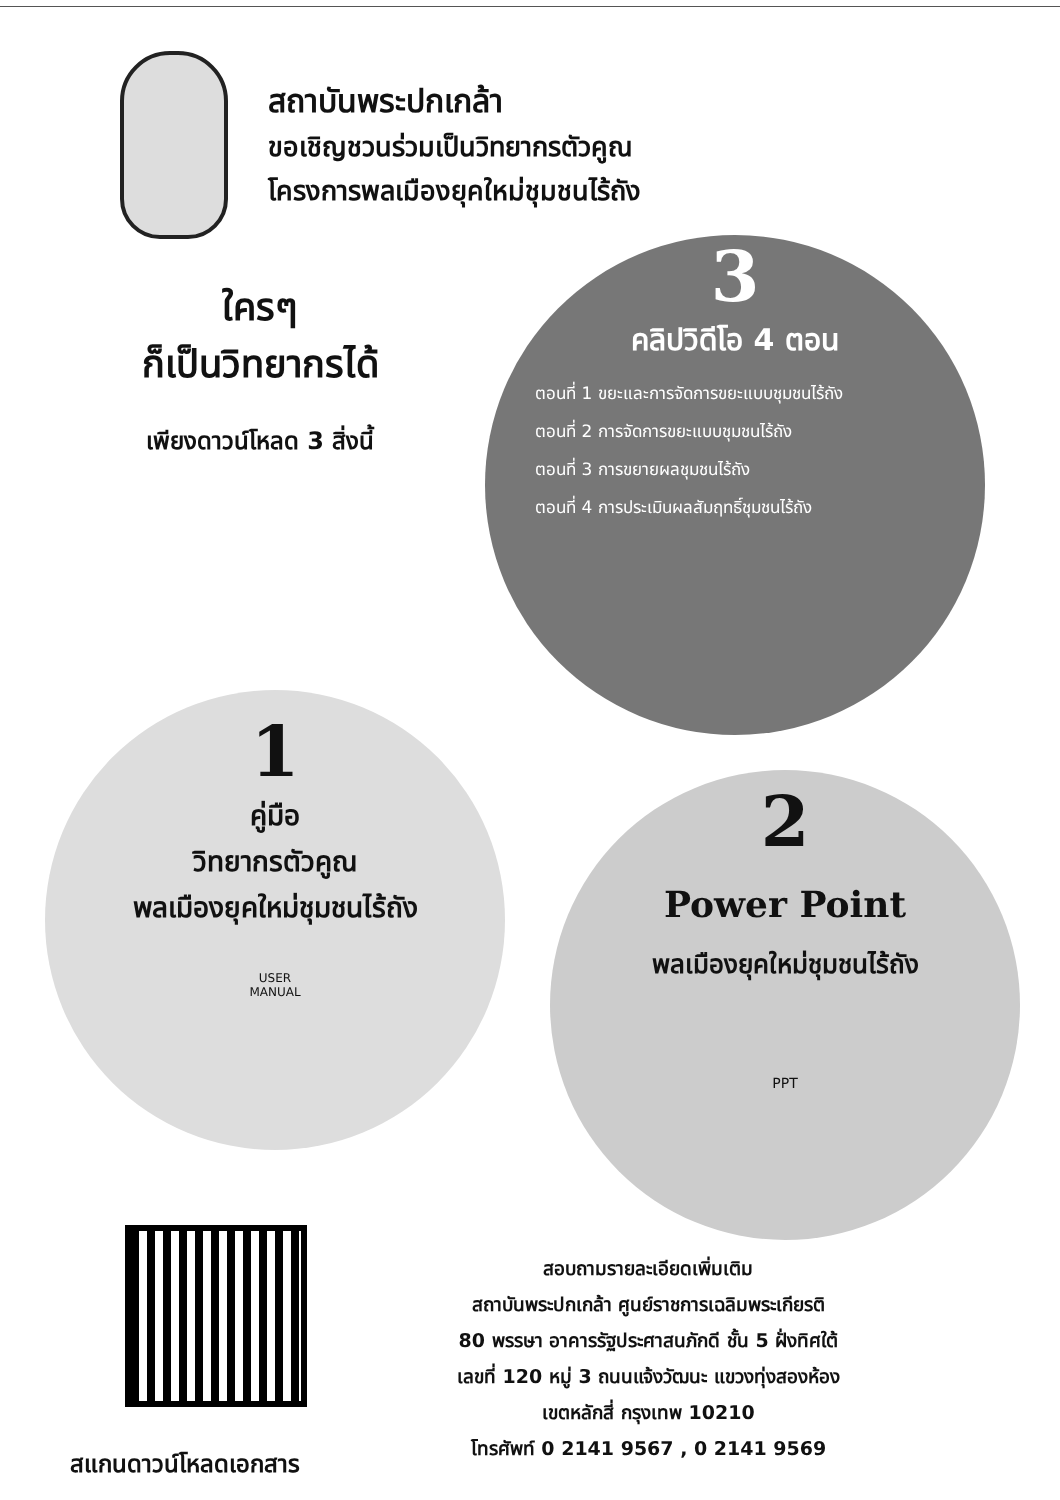สถาบันพระปกเกล้า
ขอเชิญชวนร่วมเป็นวิทยากรตัวคูณ
โครงการพลเมืองยุคใหม่ชุมชนไร้ถัง
ใครๆ
ก็เป็นวิทยากรได้
เพียงดาวน์โหลด 3 สิ่งนี้
3
คลิปวิดีโอ 4 ตอน
ตอนที่ 1 ขยะและการจัดการขยะแบบชุมชนไร้ถัง
ตอนที่ 2 การจัดการขยะแบบชุมชนไร้ถัง
ตอนที่ 3 การขยายผลชุมชนไร้ถัง
ตอนที่ 4 การประเมินผลสัมฤทธิ์ชุมชนไร้ถัง
1
คู่มือ
วิทยากรตัวคูณ
พลเมืองยุคใหม่ชุมชนไร้ถัง
USER
MANUAL
2
Power Point
พลเมืองยุคใหม่ชุมชนไร้ถัง
PPT
สแกนดาวน์โหลดเอกสาร
สอบถามรายละเอียดเพิ่มเติม
สถาบันพระปกเกล้า ศูนย์ราชการเฉลิมพระเกียรติ
80 พรรษา อาคารรัฐประศาสนภักดี ชั้น 5 ฝั่งทิศใต้
เลขที่ 120 หมู่ 3 ถนนแจ้งวัฒนะ แขวงทุ่งสองห้อง
เขตหลักสี่ กรุงเทพ 10210
โทรศัพท์ 0 2141 9567 , 0 2141 9569